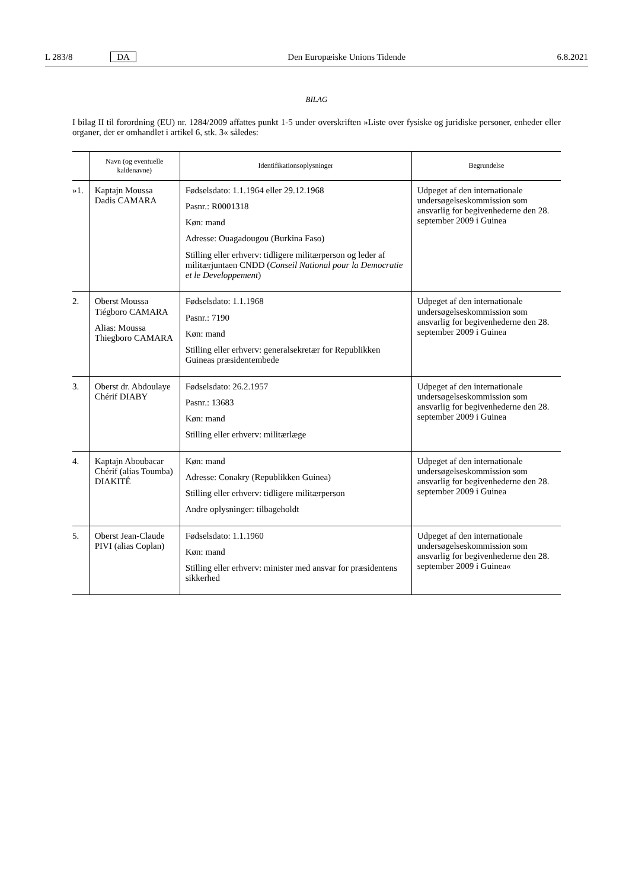L 283/8 DA Den Europæiske Unions Tidende 6.8.2021
BILAG
I bilag II til forordning (EU) nr. 1284/2009 affattes punkt 1-5 under overskriften »Liste over fysiske og juridiske personer, enheder eller organer, der er omhandlet i artikel 6, stk. 3« således:
| | Navn (og eventuelle kaldenavne) | Identifikationsoplysninger | Begrundelse |
| --- | --- | --- | --- |
| »1. | Kaptajn Moussa Dadis CAMARA | Fødselsdato: 1.1.1964 eller 29.12.1968 Pasnr.: R0001318 Køn: mand Adresse: Ouagadougou (Burkina Faso) Stilling eller erhverv: tidligere militærperson og leder af militærjuntaen CNDD ( Conseil National pour la Democratie et le Developpement ) | Udpeget af den internationale undersøgelseskommission som ansvarlig for begivenhederne den 28. september 2009 i Guinea |
| 2. | Oberst Moussa Tiégboro CAMARA Alias: Moussa Thiegboro CAMARA | Fødselsdato: 1.1.1968 Pasnr.: 7190 Køn: mand Stilling eller erhverv: generalsekretær for Republikken Guineas præsidentembede | Udpeget af den internationale undersøgelseskommission som ansvarlig for begivenhederne den 28. september 2009 i Guinea |
| 3. | Oberst dr. Abdoulaye Chérif DIABY | Fødselsdato: 26.2.1957 Pasnr.: 13683 Køn: mand Stilling eller erhverv: militærlæge | Udpeget af den internationale undersøgelseskommission som ansvarlig for begivenhederne den 28. september 2009 i Guinea |
| 4. | Kaptajn Aboubacar Chérif (alias Toumba) DIAKITÉ | Køn: mand Adresse: Conakry (Republikken Guinea) Stilling eller erhverv: tidligere militærperson Andre oplysninger: tilbageholdt | Udpeget af den internationale undersøgelseskommission som ansvarlig for begivenhederne den 28. september 2009 i Guinea |
| 5. | Oberst Jean-Claude PIVI (alias Coplan) | Fødselsdato: 1.1.1960 Køn: mand Stilling eller erhverv: minister med ansvar for præsidentens sikkerhed | Udpeget af den internationale undersøgelseskommission som ansvarlig for begivenhederne den 28. september 2009 i Guinea« |